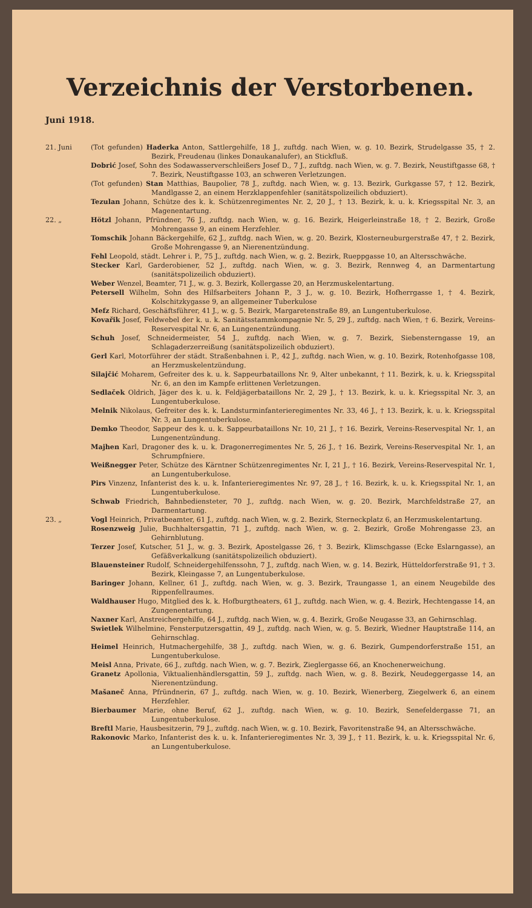Verzeichnis der Verstorbenen.
Juni 1918.
21. Juni (Tot gefunden) Haderka Anton, Sattlergehilfe, 18 J., zuftdg. nach Wien, w. g. 10. Bezirk, Strudelgasse 35, † 2. Bezirk, Freudenau (linkes Donaukanalufer), an Stickfluß.
Dobrić Josef, Sohn des Sodawasserverschleißers Josef D., 7 J., zuftdg. nach Wien, w. g. 7. Bezirk, Neustiftgasse 68, † 7. Bezirk, Neustiftgasse 103, an schweren Verletzungen.
(Tot gefunden) Stan Matthias, Baupolier, 78 J., zuftdg. nach Wien, w. g. 13. Bezirk, Gurkgasse 57, † 12. Bezirk, Mandlgasse 2, an einem Herzklappenfehler (sanitätspolizeilich obduziert).
Tezulan Johann, Schütze des k. k. Schützenregimentes Nr. 2, 20 J., † 13. Bezirk, k. u. k. Kriegsspital Nr. 3, an Magenentartung.
22. „ Hötzl Johann, Pfründner, 76 J., zuftdg. nach Wien, w. g. 16. Bezirk, Heigerleinstraße 18, † 2. Bezirk, Große Mohrengasse 9, an einem Herzfehler.
Tomschik Johann Bäckergehilfe, 62 J., zuftdg. nach Wien, w. g. 20. Bezirk, Klosterneuburgerstraße 47, † 2. Bezirk, Große Mohrengasse 9, an Nierenentzündung.
Fehl Leopold, städt. Lehrer i. P., 75 J., zuftdg. nach Wien, w. g. 2. Bezirk, Rueppgasse 10, an Altersschwäche.
Stecker Karl, Garderobiener, 52 J., zuftdg. nach Wien, w. g. 3. Bezirk, Rennweg 4, an Darmentartung (sanitätspolizeilich obduziert).
Weber Wenzel, Beamter, 71 J., w. g. 3. Bezirk, Kollergasse 20, an Herzmuskelentartung.
Petersell Wilhelm, Sohn des Hilfsarbeiters Johann P., 3 J., w. g. 10. Bezirk, Hofherrgasse 1, † 4. Bezirk, Kolschitzkygasse 9, an allgemeiner Tuberkulose
Mefz Richard, Geschäftsführer, 41 J., w. g. 5. Bezirk, Margaretenstraße 89, an Lungentuberkulose.
Kovařik Josef, Feldwebel der k. u. k. Sanitätsstammkompagnie Nr. 5, 29 J., zuftdg. nach Wien, † 6. Bezirk, Vereins-Reservespital Nr. 6, an Lungenentzündung.
Schuh Josef, Schneidermeister, 54 J., zuftdg. nach Wien, w. g. 7. Bezirk, Siebensterngasse 19, an Schlagaderzerreißung (sanitätspolizeilich obduziert).
Gerl Karl, Motorführer der städt. Straßenbahnen i. P., 42 J., zuftdg. nach Wien, w. g. 10. Bezirk, Rotenhofgasse 108, an Herzmuskelentzündung.
Silajčić Moharem, Gefreiter des k. u. k. Sappeurbataillons Nr. 9, Alter unbekannt, † 11. Bezirk, k. u. k. Kriegsspital Nr. 6, an den im Kampfe erlittenen Verletzungen.
Sedlaček Oldrich, Jäger des k. u. k. Feldjägerbataillons Nr. 2, 29 J., † 13. Bezirk, k. u. k. Kriegsspital Nr. 3, an Lungentuberkulose.
Melnik Nikolaus, Gefreiter des k. k. Landsturminfanterieregimentes Nr. 33, 46 J., † 13. Bezirk, k. u. k. Kriegsspital Nr. 3, an Lungentuberkulose.
Demko Theodor, Sappeur des k. u. k. Sappeurbataillons Nr. 10, 21 J., † 16. Bezirk, Vereins-Reservespital Nr. 1, an Lungenentzündung.
Majhen Karl, Dragoner des k. u. k. Dragonerregimentes Nr. 5, 26 J., † 16. Bezirk, Vereins-Reservespital Nr. 1, an Schrumpfniere.
Weißnegger Peter, Schütze des Kärntner Schützenregimentes Nr. I, 21 J., † 16. Bezirk, Vereins-Reservespital Nr. 1, an Lungentuberkulose.
Pirs Vinzenz, Infanterist des k. u. k. Infanterieregimentes Nr. 97, 28 J., † 16. Bezirk, k. u. k. Kriegsspital Nr. 1, an Lungentuberkulose.
Schwab Friedrich, Bahnbediensteter, 70 J., zuftdg. nach Wien, w. g. 20. Bezirk, Marchfeldstraße 27, an Darmentartung.
23. „ Vogl Heinrich, Privatbeamter, 61 J., zuftdg. nach Wien, w. g. 2. Bezirk, Sterneckplatz 6, an Herzmuskelentartung.
Rosenzweig Julie, Buchhaltersgattin, 71 J., zuftdg. nach Wien, w. g. 2. Bezirk, Große Mohrengasse 23, an Gehirnblutung.
Terzer Josef, Kutscher, 51 J., w. g. 3. Bezirk, Apostelgasse 26, † 3. Bezirk, Klimschgasse (Ecke Eslarngasse), an Gefäßverkalkung (sanitätspolizeilich obduziert).
Blauensteiner Rudolf, Schneidergehilfenssohn, 7 J., zuftdg. nach Wien, w. g. 14. Bezirk, Hütteldorferstraße 91, † 3. Bezirk, Kleingasse 7, an Lungentuberkulose.
Baringer Johann, Kellner, 61 J., zuftdg. nach Wien, w. g. 3. Bezirk, Traungasse 1, an einem Neugebilde des Rippenfellraumes.
Waldhauser Hugo, Mitglied des k. k. Hofburgtheaters, 61 J., zuftdg. nach Wien, w. g. 4. Bezirk, Hechtengasse 14, an Zungenentartung.
Naxner Karl, Anstreichergehilfe, 64 J., zuftdg. nach Wien, w. g. 4. Bezirk, Große Neugasse 33, an Gehirnschlag.
Swietlek Wilhelmine, Fensterputzersgattin, 49 J., zuftdg. nach Wien, w. g. 5. Bezirk, Wiedner Hauptstraße 114, an Gehirnschlag.
Heimel Heinrich, Hutmachergehilfe, 38 J., zuftdg. nach Wien, w. g. 6. Bezirk, Gumpendorferstraße 151, an Lungentuberkulose.
Meisl Anna, Private, 66 J., zuftdg. nach Wien, w. g. 7. Bezirk, Zieglergasse 66, an Knochenerweichung.
Granetz Apollonia, Viktualienhändlersgattin, 59 J., zuftdg. nach Wien, w. g. 8. Bezirk, Neudeggergasse 14, an Nierenentzündung.
Mašaneč Anna, Pfründnerin, 67 J., zuftdg. nach Wien, w. g. 10. Bezirk, Wienerberg, Ziegelwerk 6, an einem Herzfehler.
Bierbaumer Marie, ohne Beruf, 62 J., zuftdg. nach Wien, w. g. 10. Bezirk, Senefeldergasse 71, an Lungentuberkulose.
Breftl Marie, Hausbesitzerin, 79 J., zuftdg. nach Wien, w. g. 10. Bezirk, Favoritenstraße 94, an Altersschwäche.
Rakonovic Marko, Infanterist des k. u. k. Infanterieregimentes Nr. 3, 39 J., † 11. Bezirk, k. u. k. Kriegsspital Nr. 6, an Lungentuberkulose.